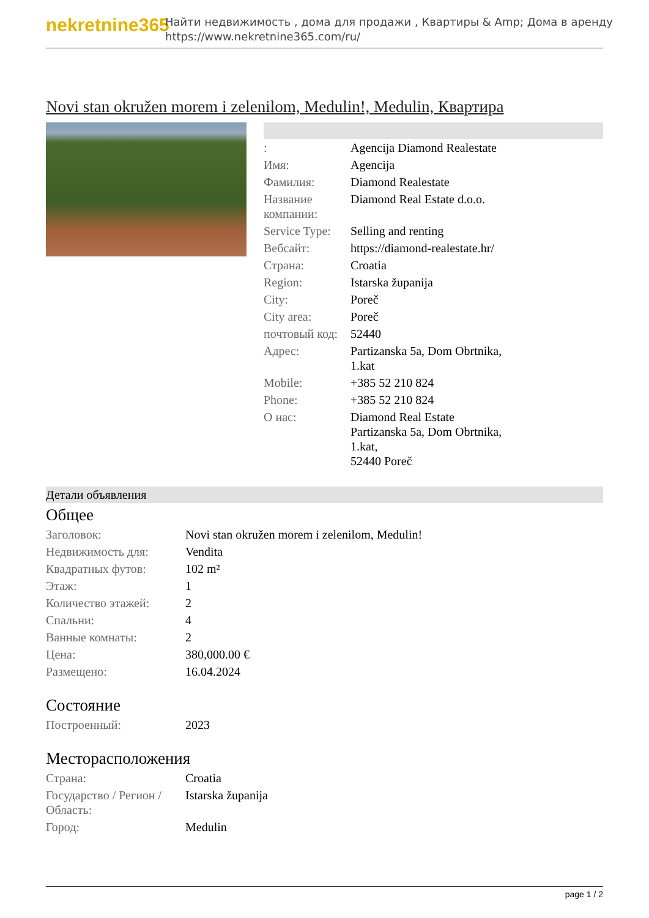nekretnine365
Найти недвижимость , дома для продажи , Квартиры & Amp; Дома в аренду
https://www.nekretnine365.com/ru/
Novi stan okružen morem i zelenilom, Medulin!, Medulin, Квартира
| : | Agencija Diamond Realestate |
| Имя: | Agencija |
| Фамилия: | Diamond Realestate |
| Название компании: | Diamond Real Estate d.o.o. |
| Service Type: | Selling and renting |
| Вебсайт: | https://diamond-realestate.hr/ |
| Страна: | Croatia |
| Region: | Istarska županija |
| City: | Poreč |
| City area: | Poreč |
| почтовый код: | 52440 |
| Адрес: | Partizanska 5a, Dom Obrtnika, 1.kat |
| Mobile: | +385 52 210 824 |
| Phone: | +385 52 210 824 |
| О нас: | Diamond Real Estate Partizanska 5a, Dom Obrtnika, 1.kat, 52440 Poreč |
Детали объявления
Общее
| Заголовок: | Novi stan okružen morem i zelenilom, Medulin! |
| Недвижимость для: | Vendita |
| Квадратных футов: | 102 m² |
| Этаж: | 1 |
| Количество этажей: | 2 |
| Спальни: | 4 |
| Ванные комнаты: | 2 |
| Цена: | 380,000.00 € |
| Размещено: | 16.04.2024 |
Состояние
| Построенный: | 2023 |
Месторасположения
| Страна: | Croatia |
| Государство / Регион / Область: | Istarska županija |
| Город: | Medulin |
page 1 / 2